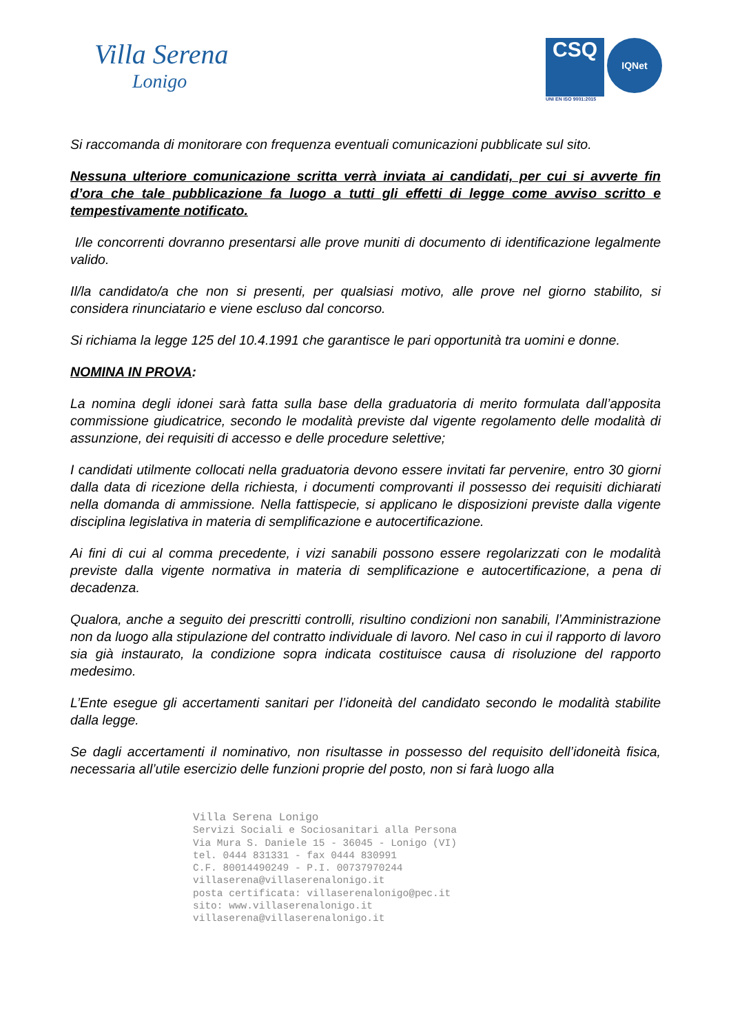Villa Serena
Lonigo
CSQ
IQNet
UNI EN ISO 9001:2015
Si raccomanda di monitorare con frequenza eventuali comunicazioni pubblicate sul sito.
Nessuna ulteriore comunicazione scritta verrà inviata ai candidati, per cui si avverte fin d’ora che tale pubblicazione fa luogo a tutti gli effetti di legge come avviso scritto e tempestivamente notificato.
I/le concorrenti dovranno presentarsi alle prove muniti di documento di identificazione legalmente valido.
Il/la candidato/a che non si presenti, per qualsiasi motivo, alle prove nel giorno stabilito, si considera rinunciatario e viene escluso dal concorso.
Si richiama la legge 125 del 10.4.1991 che garantisce le pari opportunità tra uomini e donne.
NOMINA IN PROVA:
La nomina degli idonei sarà fatta sulla base della graduatoria di merito formulata dall’apposita commissione giudicatrice, secondo le modalità previste dal vigente regolamento delle modalità di assunzione, dei requisiti di accesso e delle procedure selettive;
I candidati utilmente collocati nella graduatoria devono essere invitati far pervenire, entro 30 giorni dalla data di ricezione della richiesta, i documenti comprovanti il possesso dei requisiti dichiarati nella domanda di ammissione. Nella fattispecie, si applicano le disposizioni previste dalla vigente disciplina legislativa in materia di semplificazione e autocertificazione.
Ai fini di cui al comma precedente, i vizi sanabili possono essere regolarizzati con le modalità previste dalla vigente normativa in materia di semplificazione e autocertificazione, a pena di decadenza.
Qualora, anche a seguito dei prescritti controlli, risultino condizioni non sanabili, l’Amministrazione non da luogo alla stipulazione del contratto individuale di lavoro. Nel caso in cui il rapporto di lavoro sia già instaurato, la condizione sopra indicata costituisce causa di risoluzione del rapporto medesimo.
L’Ente esegue gli accertamenti sanitari per l’idoneità del candidato secondo le modalità stabilite dalla legge.
Se dagli accertamenti il nominativo, non risultasse in possesso del requisito dell’idoneità fisica, necessaria all’utile esercizio delle funzioni proprie del posto, non si farà luogo alla
Villa Serena Lonigo
Servizi Sociali e Sociosanitari alla Persona
Via Mura S. Daniele 15 - 36045 - Lonigo (VI)
tel. 0444 831331 - fax 0444 830991
C.F. 80014490249 - P.I. 00737970244
villaserena@villaserenalonigo.it
posta certificata: villaserenalonigo@pec.it
sito: www.villaserenalonigo.it
villaserena@villaserenalonigo.it